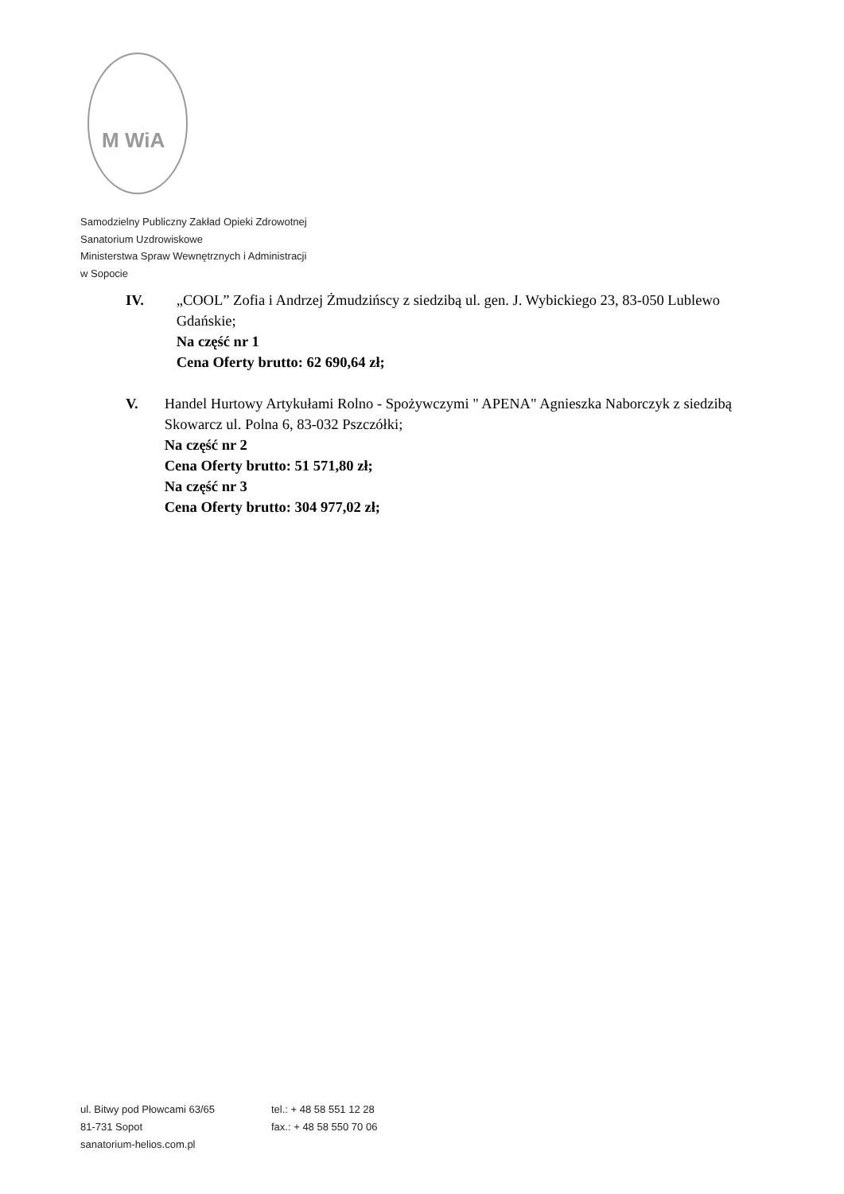M WiA
Samodzielny Publiczny Zakład Opieki Zdrowotnej
Sanatorium Uzdrowiskowe
Ministerstwa Spraw Wewnętrznych i Administracji
w Sopocie
IV. „COOL” Zofia i Andrzej Żmudzińscy z siedzibą ul. gen. J. Wybickiego 23, 83-050 Lublewo Gdańskie;
Na część nr 1
Cena Oferty brutto: 62 690,64 zł;
V. Handel Hurtowy Artykułami Rolno - Spożywczymi " APENA" Agnieszka Naborczyk z siedzibą Skowarcz ul. Polna 6, 83-032 Pszczółki;
Na część nr 2
Cena Oferty brutto: 51 571,80 zł;
Na część nr 3
Cena Oferty brutto: 304 977,02 zł;
ul. Bitwy pod Płowcami 63/65
81-731 Sopot
sanatorium-helios.com.pl
tel.: + 48 58 551 12 28
fax.: + 48 58 550 70 06